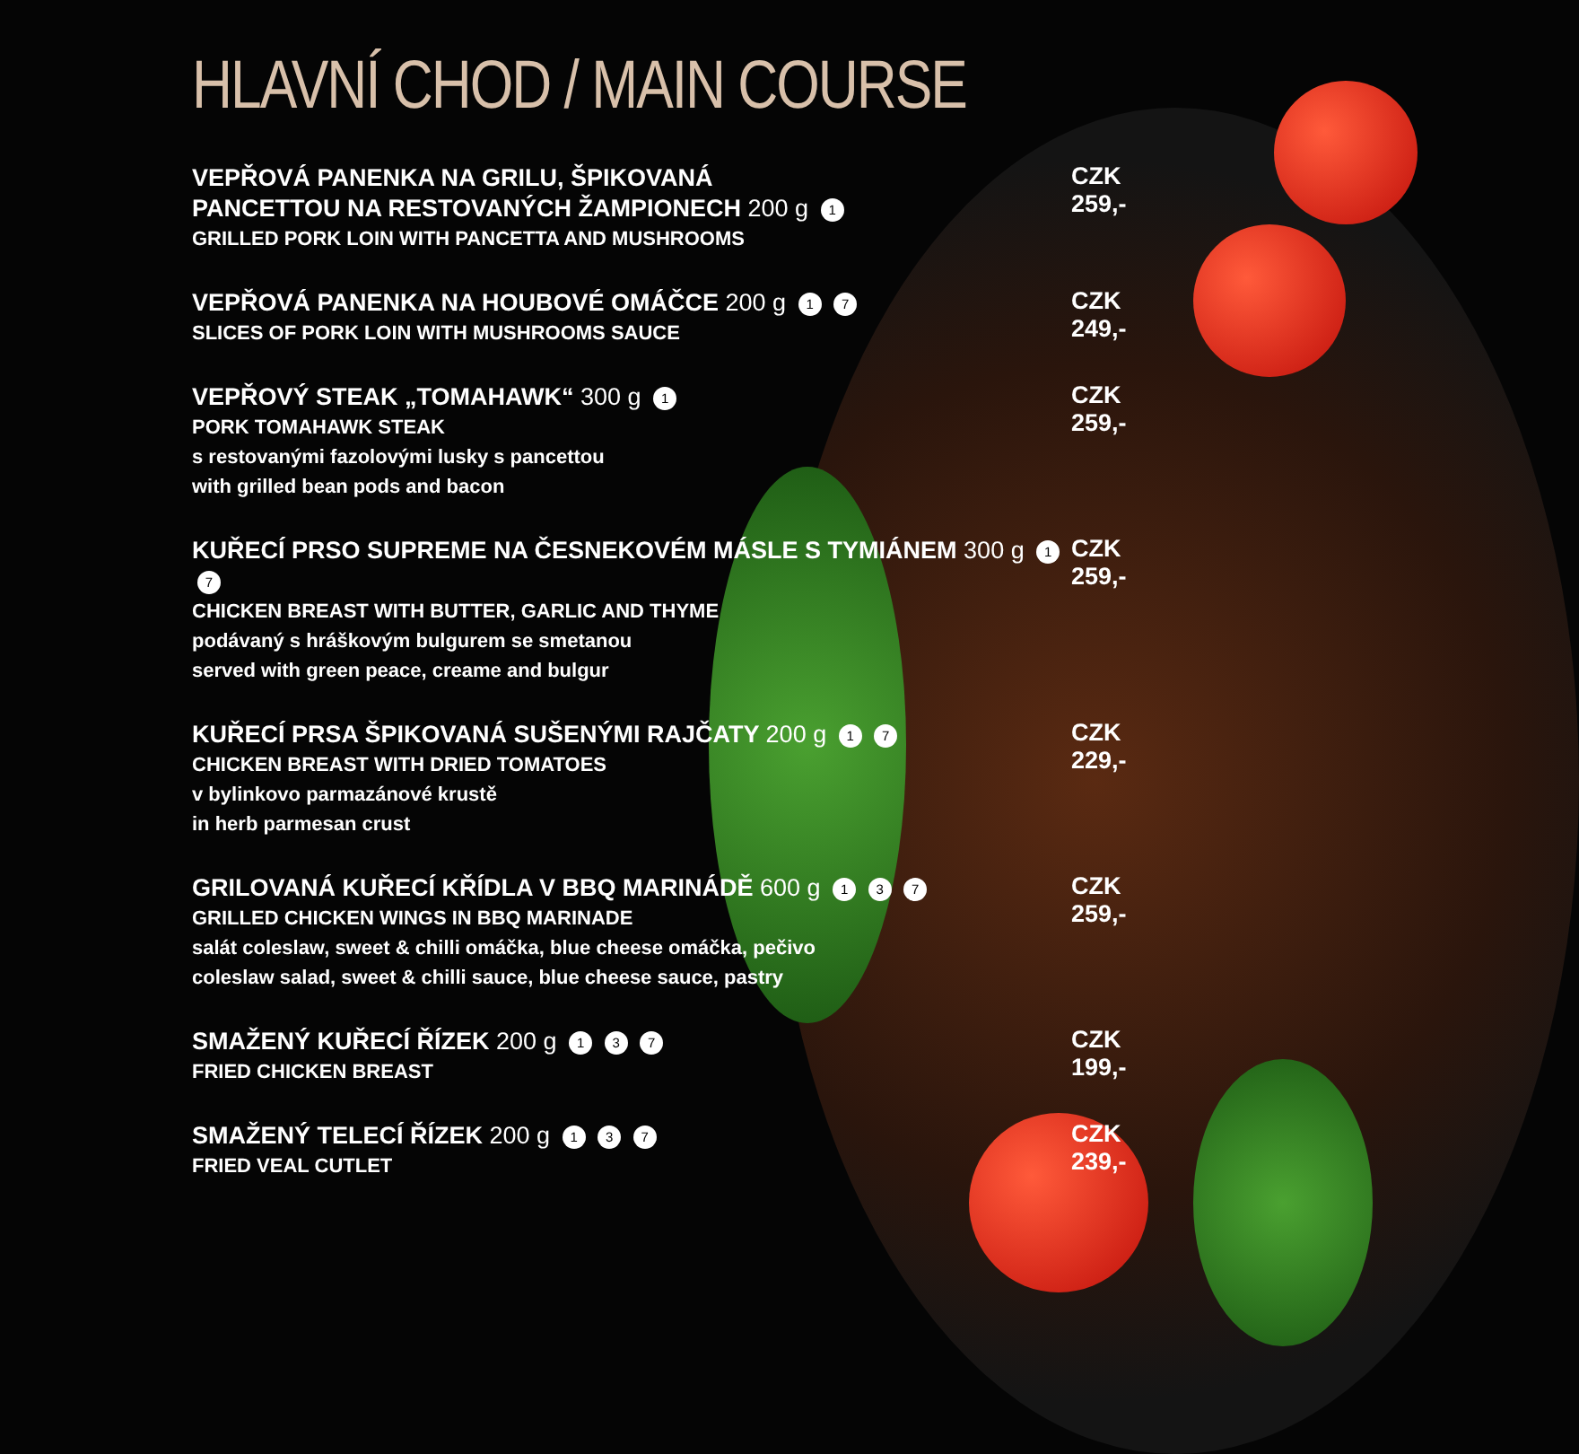HLAVNÍ CHOD / MAIN COURSE
VEPŘOVÁ PANENKA NA GRILU, ŠPIKOVANÁ
PANCETTOU NA RESTOVANÝCH ŽAMPIONECH 200 g 1
GRILLED PORK LOIN WITH PANCETTA AND MUSHROOMS
CZK 259,-
VEPŘOVÁ PANENKA NA HOUBOVÉ OMÁČCE 200 g 1 7
SLICES OF PORK LOIN WITH MUSHROOMS SAUCE
CZK 249,-
VEPŘOVÝ STEAK „TOMAHAWK“ 300 g 1
PORK TOMAHAWK STEAK
s restovanými fazolovými lusky s pancettou
with grilled bean pods and bacon
CZK 259,-
KUŘECÍ PRSO SUPREME NA ČESNEKOVÉM MÁSLE S TYMIÁNEM 300 g 1 7
CHICKEN BREAST WITH BUTTER, GARLIC AND THYME
podávaný s hráškovým bulgurem se smetanou
served with green peace, creame and bulgur
CZK 259,-
KUŘECÍ PRSA ŠPIKOVANÁ SUŠENÝMI RAJČATY 200 g 1 7
CHICKEN BREAST WITH DRIED TOMATOES
v bylinkovo parmazánové krustě
in herb parmesan crust
CZK 229,-
GRILOVANÁ KUŘECÍ KŘÍDLA V BBQ MARINÁDĚ 600 g 1 3 7
GRILLED CHICKEN WINGS IN BBQ MARINADE
salát coleslaw, sweet & chilli omáčka, blue cheese omáčka, pečivo
coleslaw salad, sweet & chilli sauce, blue cheese sauce, pastry
CZK 259,-
SMAŽENÝ KUŘECÍ ŘÍZEK 200 g 1 3 7
FRIED CHICKEN BREAST
CZK 199,-
SMAŽENÝ TELECÍ ŘÍZEK 200 g 1 3 7
FRIED VEAL CUTLET
CZK 239,-